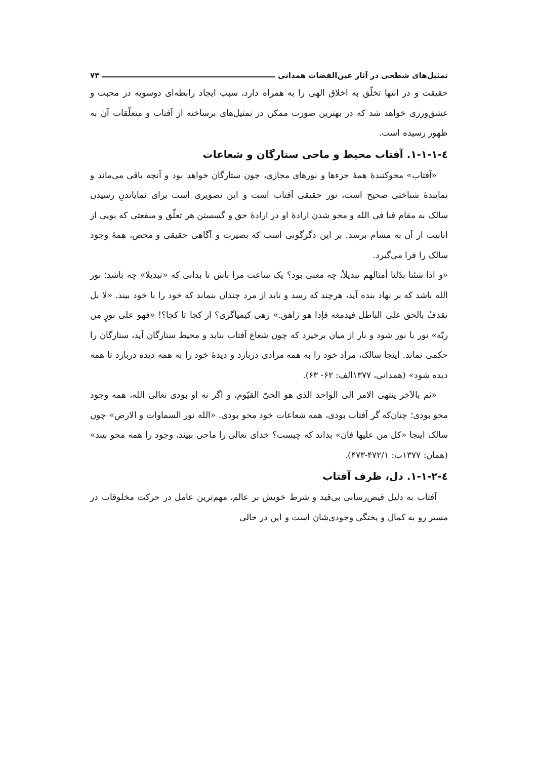تمثیل‌های شطحی در آثار عین‌القضات همدانی ۷۳
حقیقت و در انتها تخلّق به اخلاق الهی را به همراه دارد، سبب ایجاد رابطه‌ای دوسویه در محبت و عشق‌ورزی خواهد شد که در بهترین صورت ممکن در تمثیل‌های برساخته از آفتاب و متعلّقات آن به ظهور رسیده است.
٤-۱-۱-۱. آفتاب محیط و ماحی ستارگان و شعاعات
«آفتاب» محوکنندهٔ همهٔ جزءها و نورهای مجازی، چون ستارگان خواهد بود و آنچه باقی می‌ماند و نمایندهٔ شناختی صحیح است، نور حقیقی آفتاب است و این تصویری است برای نمایاندنِ رسیدن سالک به مقام فنا فی الله و محو شدن ارادهٔ او در ارادهٔ حق و گسستن هر تعلّق و منفعتی که بویی از انانیت از آن به مشام برسد. بر این دگرگونی است که بصیرت و آگاهی حقیقی و محض، همهٔ وجود سالک را فرا می‌گیرد.
«و اذا شئنا بدّلنا أمثالهم تبدیلاً، چه معنی بود؟ یک ساعت مرا باش تا بدانی که «تبدیلا» چه باشد؛ نور الله باشد که بر نهاد بنده آید، هرچند که رسد و تابد از مرد چندان بنماند که خود را با خود بیند. «لا بل نقذفُ بالحق علی الباطل فیدمغه فإذا هو زاهق.» زهی کیمیاگری؟ از کجا تا کجا؟! «فهو علی نورٍ مِن ربّه» نور با نور شود و نار از میان برخیزد که چون شعاع آفتاب بتابد و محیط ستارگان آید، ستارگان را حکمی نماند. اینجا سالک، مراد خود را به همه مرادی دربازد و دیدهٔ خود را به همه دیده دربازد تا همه دیده شود» (همدانی، ۱۳۷۷الف: ۶۲- ۶۳).
«ثم بالآخر ینتهی الامر الی الواحد الذی هو الحیّ القیّوم، و اگر نه او بودی تعالی الله، همه وجود محو بودی؛ چنان‌که گر آفتاب بودی، همه شعاعات خود محو بودی. «الله نور السماوات و الارض» چون سالک اینجا «کل من علیها فان» بداند که چیست؟ خدای تعالی را ماحی ببیند، وجود را همه محو بیند» (همان: ۱۳۷۷ب: ۴۷۲/۱-۴۷۳).
٤-۱-۱-۲. دل، ظرف آفتاب
آفتاب به دلیل فیض‌رسانی بی‌قید و شرط خویش بر عالم، مهم‌ترین عامل در حرکت مخلوقات در مسیر رو به کمال و پختگی وجودی‌شان است و این در حالی